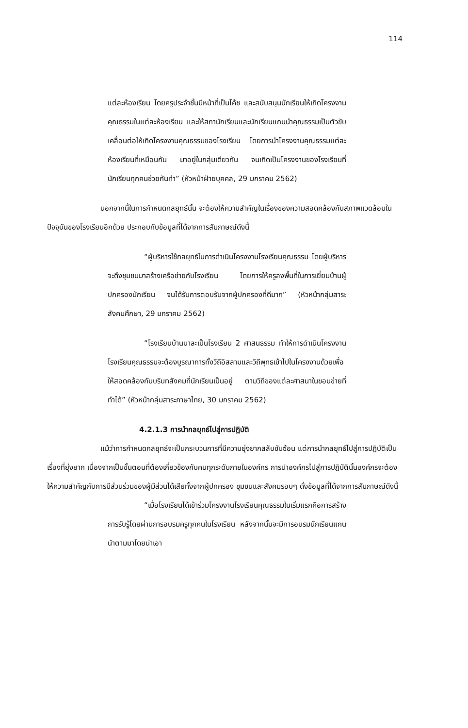114
แต่ละห้องเรียน โดยครูประจำชั้นมีหน้าที่เป็นโค้ช และสนับสนุนนักเรียนให้เกิดโครงงานคุณธรรมในแต่ละห้องเรียน และให้สภานักเรียนและนักเรียนแกนนำคุณธรรมเป็นตัวขับเคลื่อนต่อให้เกิดโครงงานคุณธรรมของโรงเรียน โดยการนำโครงงานคุณธรรมแต่ละห้องเรียนที่เหมือนกัน มาอยู่ในกลุ่มเดียวกัน จนเกิดเป็นโครงงานของโรงเรียนที่นักเรียนทุกคนช่วยกันทำ” (หัวหน้าฝ่ายบุคคล, 29 มกราคม 2562)
นอกจากนี้ในการกำหนดกลยุทธ์นั้น จะต้องให้ความสำคัญในเรื่องของความสอดคล้องกับสภาพแวดล้อมในปัจจุบันของโรงเรียนอีกด้วย ประกอบกับข้อมูลที่ได้จากการสัมภาษณ์ดังนี้
“ผู้บริหารใช้กลยุทธ์ในการดำเนินโครงงานโรงเรียนคุณธรรม โดยผู้บริหารจะดึงชุมชนมาสร้างเครือข่ายกับโรงเรียน โดยการให้ครูลงพื้นที่ในการเยี่ยมบ้านผู้ปกครองนักเรียน จนได้รับการตอบรับจากผู้ปกครองที่ดีมาก” (หัวหน้ากลุ่มสาระสังคมศึกษา, 29 มกราคม 2562)
“โรงเรียนบ้านบาละเป็นโรงเรียน 2 ศาสนธรรม ทำให้การดำเนินโครงงานโรงเรียนคุณธรรมจะต้องบูรณาการทั้งวิถีอิสลามและวิถีพุทธเข้าไปในโครงงานด้วยเพื่อให้สอดคล้องกับบริบทสังคมที่นักเรียนเป็นอยู่ ตามวิถีของแต่ละศาสนาในขอบข่ายที่ทำได้” (หัวหน้ากลุ่มสาระภาษาไทย, 30 มกราคม 2562)
4.2.1.3 การนำกลยุทธ์ไปสู่การปฏิบัติ
แม้ว่าการกำหนดกลยุทธ์จะเป็นกระบวนการที่มีความยุ่งยากสลับซับซ้อน แต่การนำกลยุทธ์ไปสู่การปฏิบัติเป็นเรื่องที่ยุ่งยาก เนื่องจากเป็นขั้นตอนที่ต้องเกี่ยวข้องกับคนทุกระดับภายในองค์กร การนำองค์กรไปสู่การปฏิบัตินั้นองค์กรจะต้องให้ความสำคัญกับการมีส่วนร่วมของผู้มีส่วนได้เสียทั้งจากผู้ปกครอง ชุมชนและสังคมรอบๆ ดั่งข้อมูลที่ได้จากการสัมภาษณ์ดังนี้
“เมื่อโรงเรียนได้เข้าร่วมโครงงานโรงเรียนคุณธรรมในเริ่มแรกคือการสร้างการรับรู้โดยผ่านการอบรมครูทุกคนในโรงเรียน หลังจากนั้นจะมีการอบรมนักเรียนแกนนำตามมาโดยนำเอา